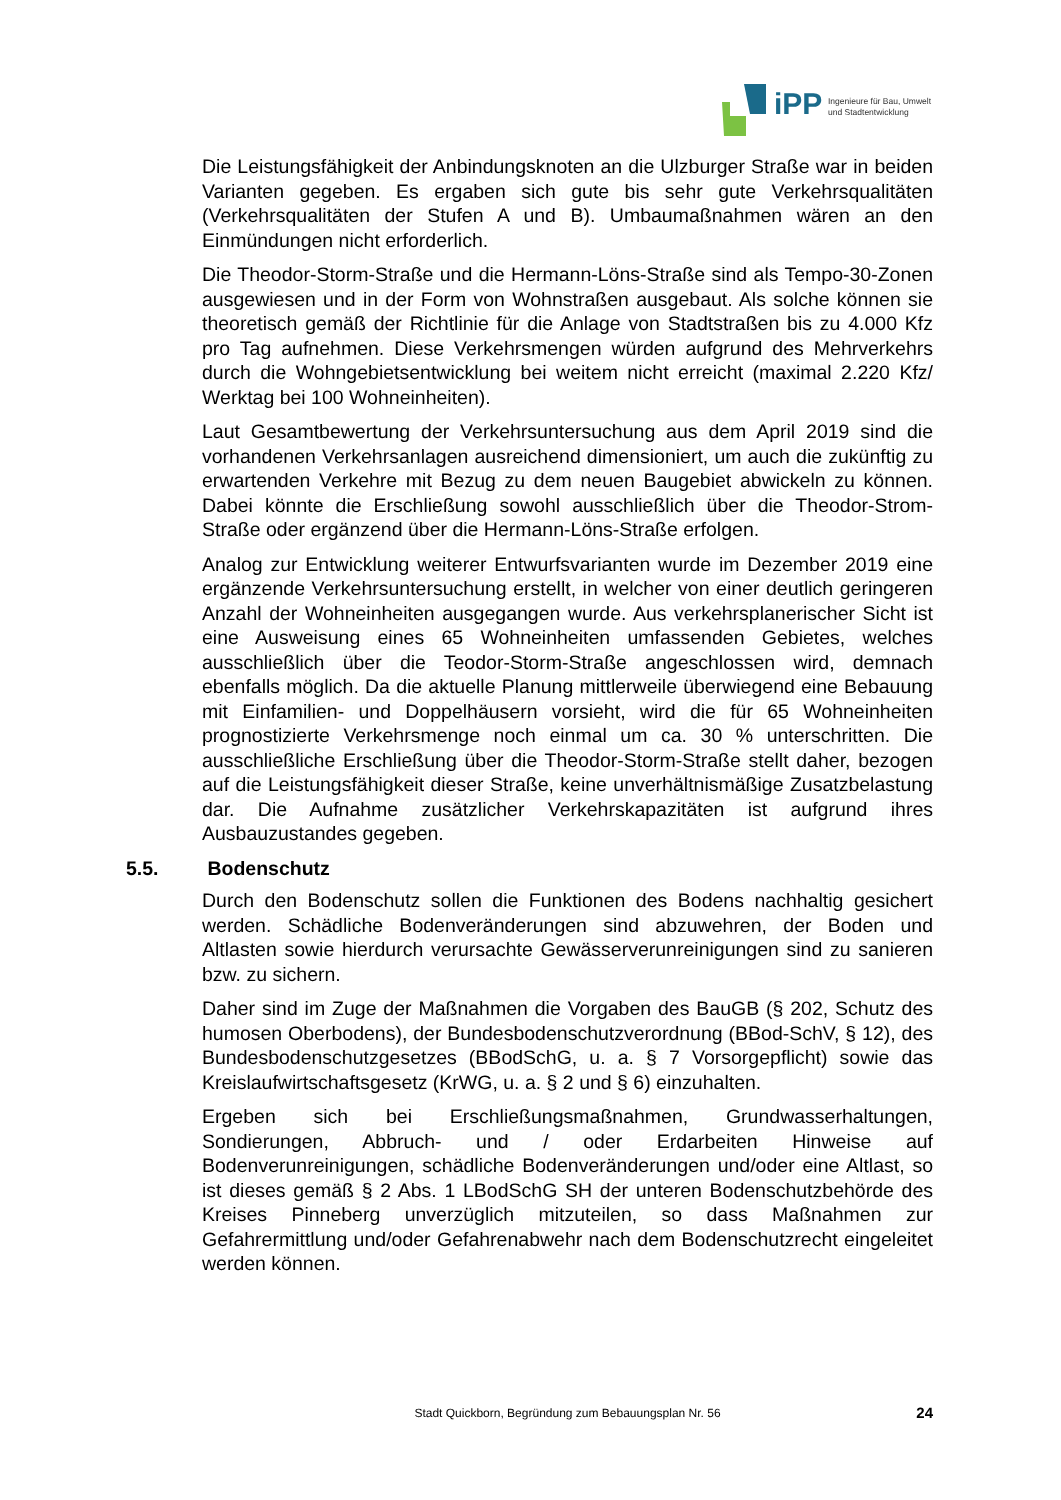iPP
Ingenieure für Bau, Umwelt
und Stadtentwicklung
Die Leistungsfähigkeit der Anbindungsknoten an die Ulzburger Straße war in beiden Varianten gegeben. Es ergaben sich gute bis sehr gute Verkehrsqualitäten (Verkehrsqualitäten der Stufen A und B). Umbaumaßnahmen wären an den Einmündungen nicht erforderlich.
Die Theodor-Storm-Straße und die Hermann-Löns-Straße sind als Tempo-30-Zonen ausgewiesen und in der Form von Wohnstraßen ausgebaut. Als solche können sie theoretisch gemäß der Richtlinie für die Anlage von Stadtstraßen bis zu 4.000 Kfz pro Tag aufnehmen. Diese Verkehrsmengen würden aufgrund des Mehrverkehrs durch die Wohngebietsentwicklung bei weitem nicht erreicht (maximal 2.220 Kfz/ Werktag bei 100 Wohneinheiten).
Laut Gesamtbewertung der Verkehrsuntersuchung aus dem April 2019 sind die vorhandenen Verkehrsanlagen ausreichend dimensioniert, um auch die zukünftig zu erwartenden Verkehre mit Bezug zu dem neuen Baugebiet abwickeln zu können. Dabei könnte die Erschließung sowohl ausschließlich über die Theodor-Strom-Straße oder ergänzend über die Hermann-Löns-Straße erfolgen.
Analog zur Entwicklung weiterer Entwurfsvarianten wurde im Dezember 2019 eine ergänzende Verkehrsuntersuchung erstellt, in welcher von einer deutlich geringeren Anzahl der Wohneinheiten ausgegangen wurde. Aus verkehrsplanerischer Sicht ist eine Ausweisung eines 65 Wohneinheiten umfassenden Gebietes, welches ausschließlich über die Teodor-Storm-Straße angeschlossen wird, demnach ebenfalls möglich. Da die aktuelle Planung mittlerweile überwiegend eine Bebauung mit Einfamilien- und Doppelhäusern vorsieht, wird die für 65 Wohneinheiten prognostizierte Verkehrsmenge noch einmal um ca. 30 % unterschritten. Die ausschließliche Erschließung über die Theodor-Storm-Straße stellt daher, bezogen auf die Leistungsfähigkeit dieser Straße, keine unverhältnismäßige Zusatzbelastung dar. Die Aufnahme zusätzlicher Verkehrskapazitäten ist aufgrund ihres Ausbauzustandes gegeben.
5.5. Bodenschutz
Durch den Bodenschutz sollen die Funktionen des Bodens nachhaltig gesichert werden. Schädliche Bodenveränderungen sind abzuwehren, der Boden und Altlasten sowie hierdurch verursachte Gewässerverunreinigungen sind zu sanieren bzw. zu sichern.
Daher sind im Zuge der Maßnahmen die Vorgaben des BauGB (§ 202, Schutz des humosen Oberbodens), der Bundesbodenschutzverordnung (BBod-SchV, § 12), des Bundesbodenschutzgesetzes (BBodSchG, u. a. § 7 Vorsorgepflicht) sowie das Kreislaufwirtschaftsgesetz (KrWG, u. a. § 2 und § 6) einzuhalten.
Ergeben sich bei Erschließungsmaßnahmen, Grundwasserhaltungen, Sondierungen, Abbruch- und / oder Erdarbeiten Hinweise auf Bodenverunreinigungen, schädliche Bodenveränderungen und/oder eine Altlast, so ist dieses gemäß § 2 Abs. 1 LBodSchG SH der unteren Bodenschutzbehörde des Kreises Pinneberg unverzüglich mitzuteilen, so dass Maßnahmen zur Gefahrermittlung und/oder Gefahrenabwehr nach dem Bodenschutzrecht eingeleitet werden können.
Stadt Quickborn, Begründung zum Bebauungsplan Nr. 56
24